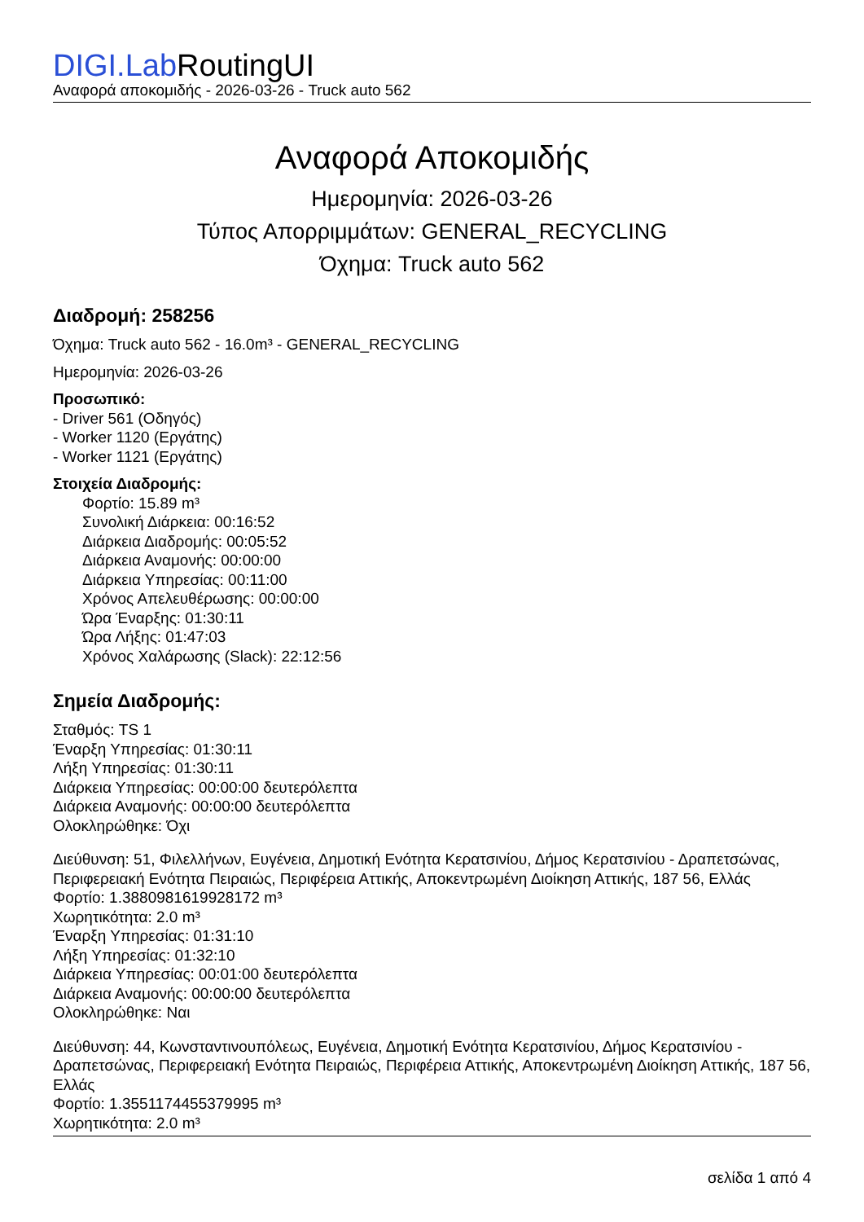DIGI.Lab RoutingUI
Αναφορά αποκομιδής - 2026-03-26 - Truck auto 562
Αναφορά Αποκομιδής
Ημερομηνία: 2026-03-26
Τύπος Απορριμμάτων: GENERAL_RECYCLING
Όχημα: Truck auto 562
Διαδρομή: 258256
Όχημα: Truck auto 562 - 16.0m³ - GENERAL_RECYCLING
Ημερομηνία: 2026-03-26
Προσωπικό:
- Driver 561 (Οδηγός)
- Worker 1120 (Εργάτης)
- Worker 1121 (Εργάτης)
Στοιχεία Διαδρομής:
Φορτίο: 15.89 m³
Συνολική Διάρκεια: 00:16:52
Διάρκεια Διαδρομής: 00:05:52
Διάρκεια Αναμονής: 00:00:00
Διάρκεια Υπηρεσίας: 00:11:00
Χρόνος Απελευθέρωσης: 00:00:00
Ώρα Έναρξης: 01:30:11
Ώρα Λήξης: 01:47:03
Χρόνος Χαλάρωσης (Slack): 22:12:56
Σημεία Διαδρομής:
Σταθμός: TS 1
Έναρξη Υπηρεσίας: 01:30:11
Λήξη Υπηρεσίας: 01:30:11
Διάρκεια Υπηρεσίας: 00:00:00 δευτερόλεπτα
Διάρκεια Αναμονής: 00:00:00 δευτερόλεπτα
Ολοκληρώθηκε: Όχι
Διεύθυνση: 51, Φιλελλήνων, Ευγένεια, Δημοτική Ενότητα Κερατσινίου, Δήμος Κερατσινίου - Δραπετσώνας, Περιφερειακή Ενότητα Πειραιώς, Περιφέρεια Αττικής, Αποκεντρωμένη Διοίκηση Αττικής, 187 56, Ελλάς
Φορτίο: 1.3880981619928172 m³
Χωρητικότητα: 2.0 m³
Έναρξη Υπηρεσίας: 01:31:10
Λήξη Υπηρεσίας: 01:32:10
Διάρκεια Υπηρεσίας: 00:01:00 δευτερόλεπτα
Διάρκεια Αναμονής: 00:00:00 δευτερόλεπτα
Ολοκληρώθηκε: Ναι
Διεύθυνση: 44, Κωνσταντινουπόλεως, Ευγένεια, Δημοτική Ενότητα Κερατσινίου, Δήμος Κερατσινίου - Δραπετσώνας, Περιφερειακή Ενότητα Πειραιώς, Περιφέρεια Αττικής, Αποκεντρωμένη Διοίκηση Αττικής, 187 56, Ελλάς
Φορτίο: 1.3551174455379995 m³
Χωρητικότητα: 2.0 m³
σελίδα 1 από 4